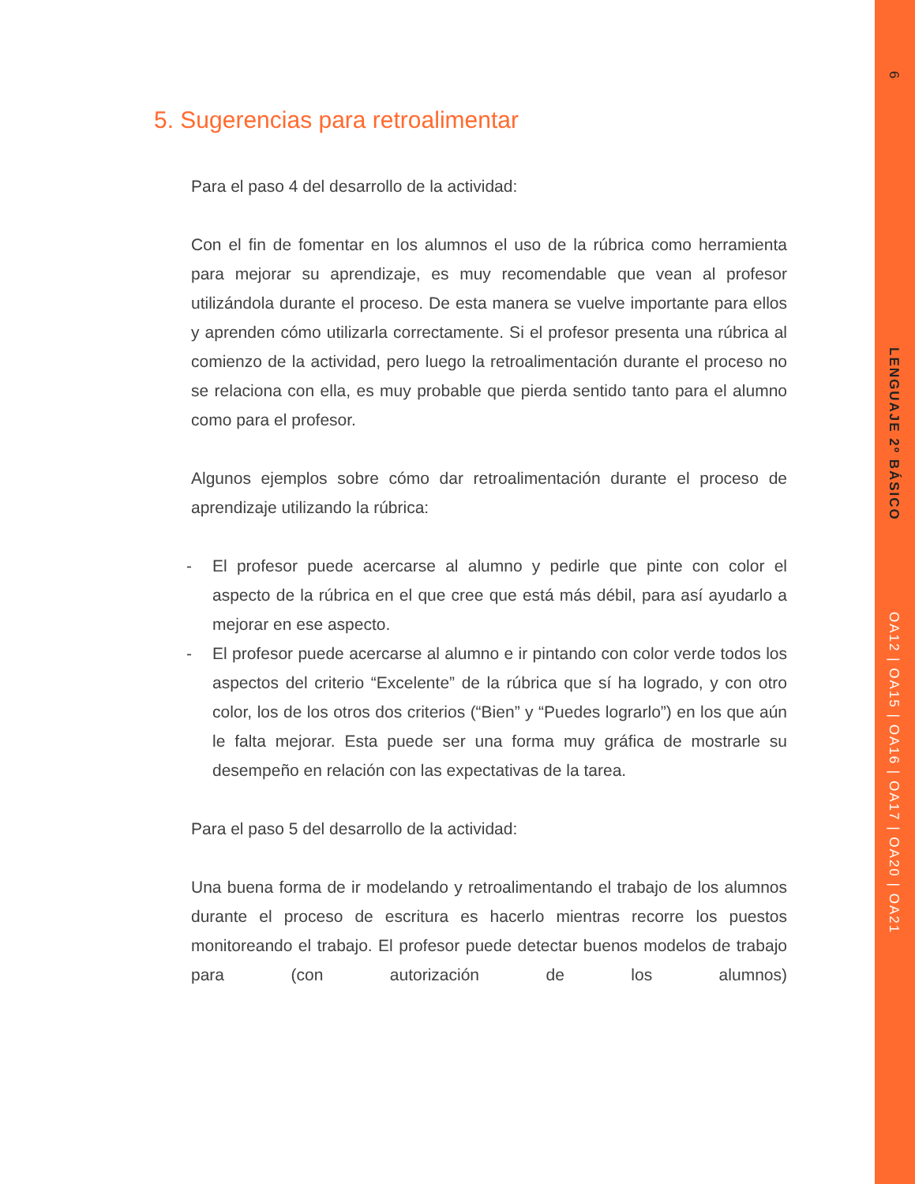6
LENGUAJE 2º BÁSICO
OA12 | OA15 | OA16 | OA17 | OA20 | OA21
5. Sugerencias para retroalimentar
Para el paso 4 del desarrollo de la actividad:
Con el fin de fomentar en los alumnos el uso de la rúbrica como herramienta para mejorar su aprendizaje, es muy recomendable que vean al profesor utilizándola durante el proceso. De esta manera se vuelve importante para ellos y aprenden cómo utilizarla correctamente. Si el profesor presenta una rúbrica al comienzo de la actividad, pero luego la retroalimentación durante el proceso no se relaciona con ella, es muy probable que pierda sentido tanto para el alumno como para el profesor.
Algunos ejemplos sobre cómo dar retroalimentación durante el proceso de aprendizaje utilizando la rúbrica:
- El profesor puede acercarse al alumno y pedirle que pinte con color el aspecto de la rúbrica en el que cree que está más débil, para así ayudarlo a mejorar en ese aspecto.
- El profesor puede acercarse al alumno e ir pintando con color verde todos los aspectos del criterio “Excelente” de la rúbrica que sí ha logrado, y con otro color, los de los otros dos criterios (“Bien” y “Puedes lograrlo”) en los que aún le falta mejorar. Esta puede ser una forma muy gráfica de mostrarle su desempeño en relación con las expectativas de la tarea.
Para el paso 5 del desarrollo de la actividad:
Una buena forma de ir modelando y retroalimentando el trabajo de los alumnos durante el proceso de escritura es hacerlo mientras recorre los puestos monitoreando el trabajo. El profesor puede detectar buenos modelos de trabajo para (con autorización de los alumnos)